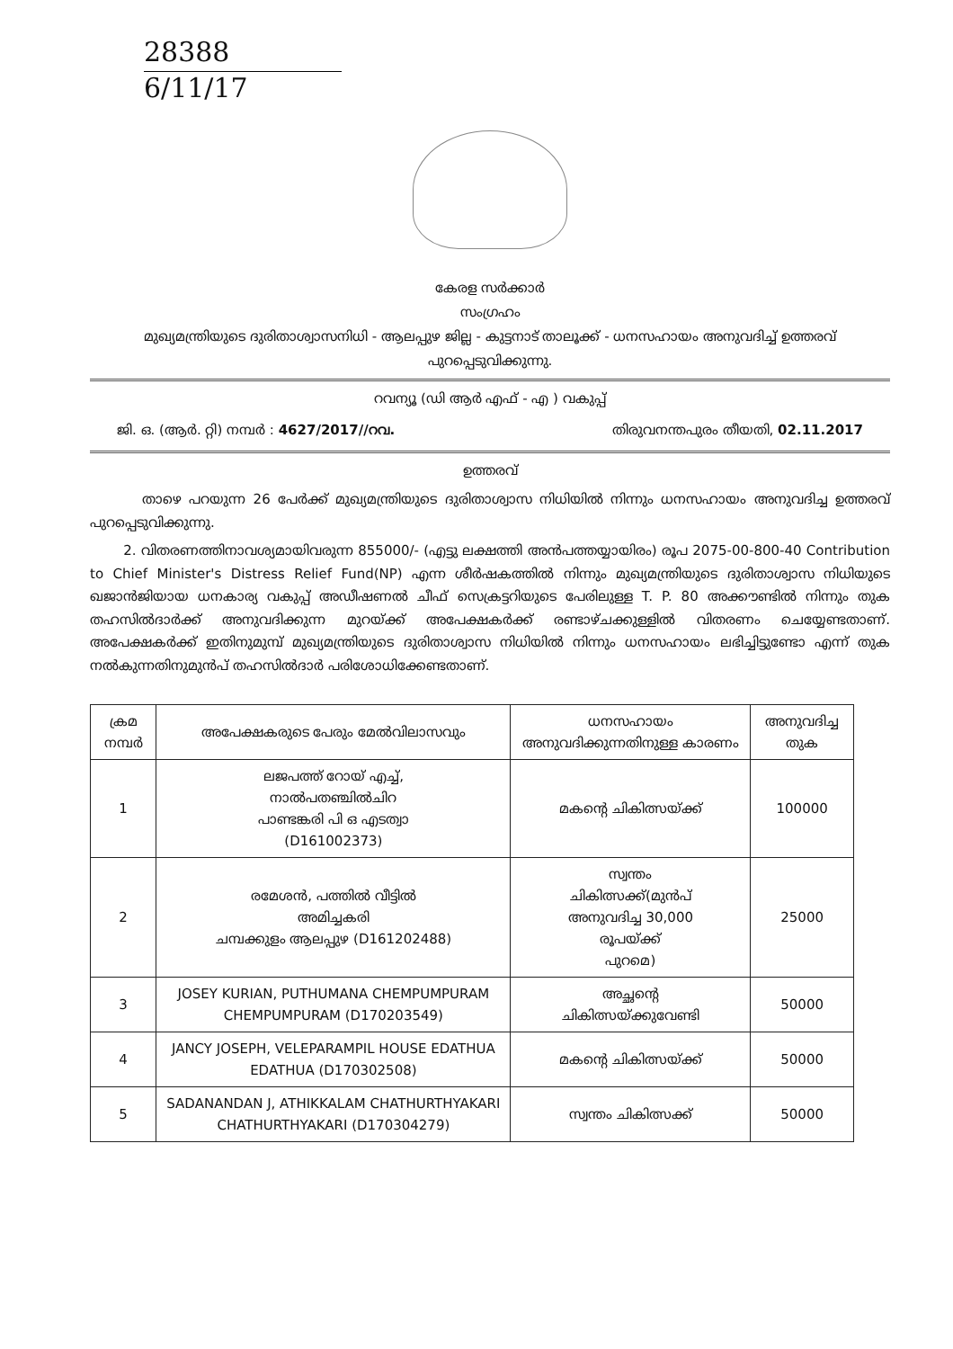28388
6/11/17
കേരള സർക്കാർ
സംഗ്രഹം
മുഖ്യമന്ത്രിയുടെ ദുരിതാശ്വാസനിധി - ആലപ്പുഴ ജില്ല - കുട്ടനാട് താലൂക്ക് - ധനസഹായം അനുവദിച്ച് ഉത്തരവ് പുറപ്പെടുവിക്കുന്നു.
റവന്യൂ (ഡി ആർ എഫ് - എ ) വകുപ്പ്
ജി. ഒ. (ആർ. റ്റി) നമ്പർ : 4627/2017//റവ. തിരുവനന്തപുരം തീയതി, 02.11.2017
ഉത്തരവ്
താഴെ പറയുന്ന 26 പേർക്ക് മുഖ്യമന്ത്രിയുടെ ദുരിതാശ്വാസ നിധിയിൽ നിന്നും ധനസഹായം അനുവദിച്ച ഉത്തരവ് പുറപ്പെടുവിക്കുന്നു.
2. വിതരണത്തിനാവശ്യമായിവരുന്ന 855000/- (എട്ടു ലക്ഷത്തി അൻപത്തയ്യായിരം) രൂപ 2075-00-800-40 Contribution to Chief Minister's Distress Relief Fund(NP) എന്ന ശീർഷകത്തിൽ നിന്നും മുഖ്യമന്ത്രിയുടെ ദുരിതാശ്വാസ നിധിയുടെ ഖജാൻജിയായ ധനകാര്യ വകുപ്പ് അഡീഷണൽ ചീഫ് സെക്രട്ടറിയുടെ പേരിലുള്ള T. P. 80 അക്കൗണ്ടിൽ നിന്നും തുക തഹസിൽദാർക്ക് അനുവദിക്കുന്ന മുറയ്ക്ക് അപേക്ഷകർക്ക് രണ്ടാഴ്ചക്കുള്ളിൽ വിതരണം ചെയ്യേണ്ടതാണ്. അപേക്ഷകർക്ക് ഇതിനുമുമ്പ് മുഖ്യമന്ത്രിയുടെ ദുരിതാശ്വാസ നിധിയിൽ നിന്നും ധനസഹായം ലഭിച്ചിട്ടുണ്ടോ എന്ന് തുക നൽകുന്നതിനുമുൻപ് തഹസിൽദാർ പരിശോധിക്കേണ്ടതാണ്.
| ക്രമ നമ്പർ | അപേക്ഷകരുടെ പേരും മേൽവിലാസവും | ധനസഹായം അനുവദിക്കുന്നതിനുള്ള കാരണം | അനുവദിച്ച തുക |
| --- | --- | --- | --- |
| 1 | ലജപത്ത് റോയ് എച്ച്, നാൽപതഞ്ചിൽചിറ പാണ്ടങ്കരി പി ഒ എടത്വാ (D161002373) | മകന്റെ ചികിത്സയ്ക്ക് | 100000 |
| 2 | രമേശൻ, പത്തിൽ വീട്ടിൽ അമിച്ചകരി ചമ്പക്കുളം ആലപ്പുഴ (D161202488) | സ്വന്തം ചികിത്സക്ക്(മുൻപ് അനുവദിച്ച 30,000 രൂപയ്ക്ക് പുറമെ) | 25000 |
| 3 | JOSEY KURIAN, PUTHUMANA CHEMPUMPURAM CHEMPUMPURAM (D170203549) | അച്ഛന്റെ ചികിത്സയ്ക്കുവേണ്ടി | 50000 |
| 4 | JANCY JOSEPH, VELEPARAMPIL HOUSE EDATHUA EDATHUA (D170302508) | മകന്റെ ചികിത്സയ്ക്ക് | 50000 |
| 5 | SADANANDAN J, ATHIKKALAM CHATHURTHYAKARI CHATHURTHYAKARI (D170304279) | സ്വന്തം ചികിത്സക്ക് | 50000 |